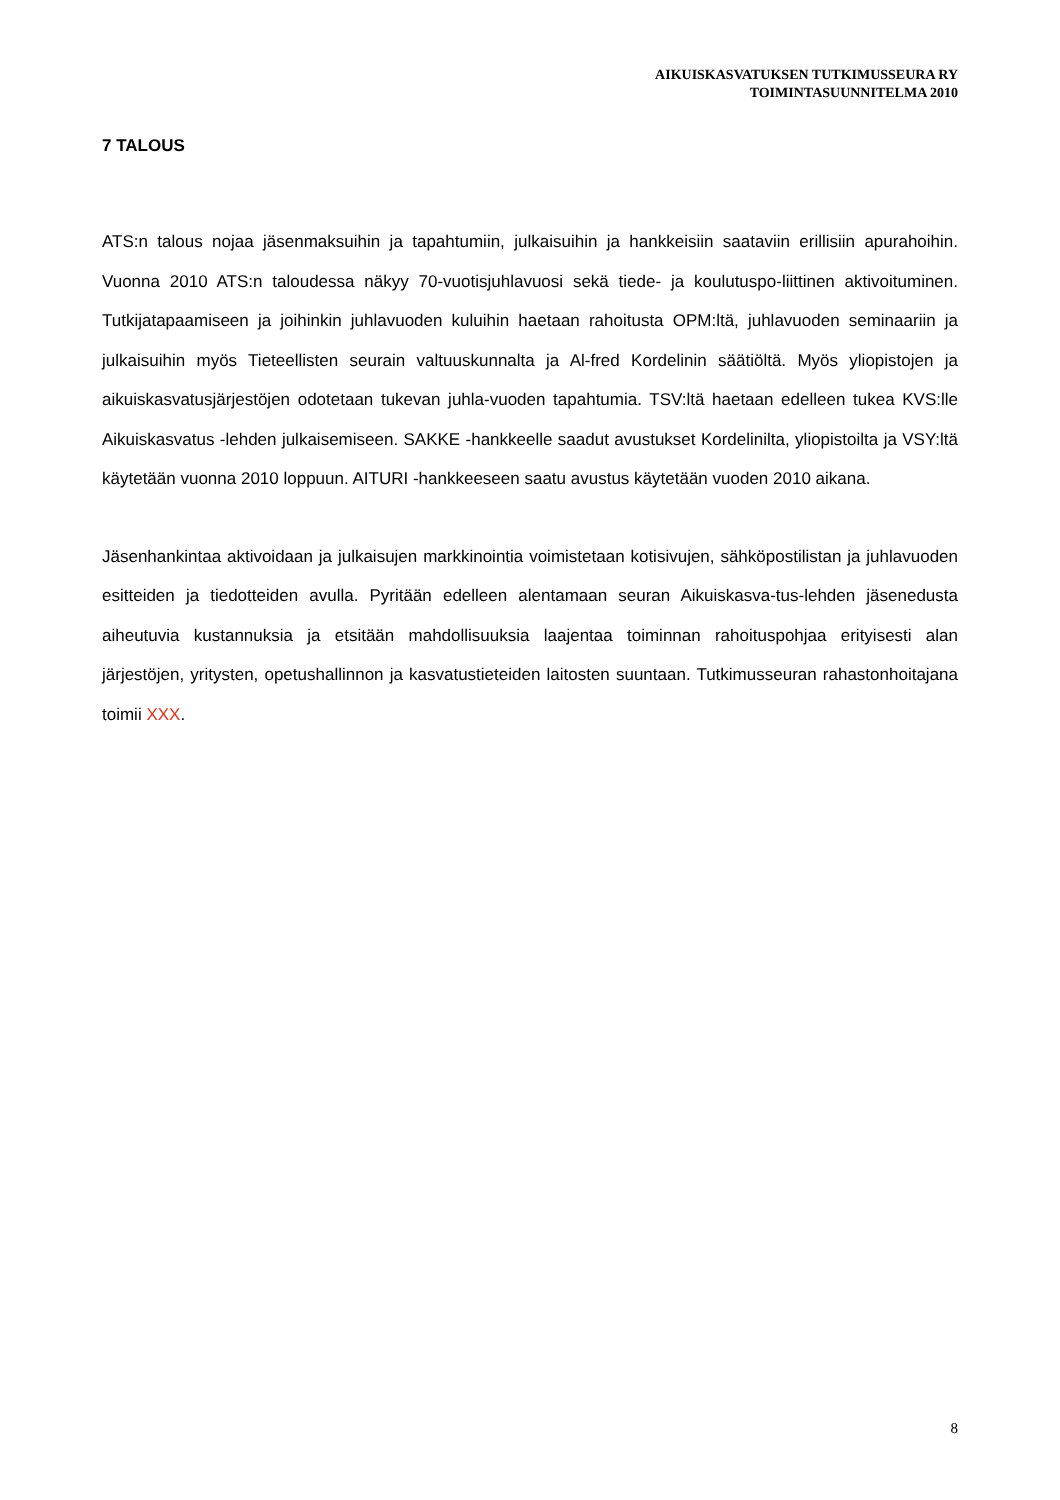AIKUISKASVATUKSEN TUTKIMUSSEURA RY
TOIMINTASUUNNITELMA 2010
7 TALOUS
ATS:n talous nojaa jäsenmaksuihin ja tapahtumiin, julkaisuihin ja hankkeisiin saataviin erillisiin apurahoihin. Vuonna 2010 ATS:n taloudessa näkyy 70-vuotisjuhlavuosi sekä tiede- ja koulutuspo-liittinen aktivoituminen. Tutkijatapaamiseen ja joihinkin juhlavuoden kuluihin haetaan rahoitusta OPM:ltä, juhlavuoden seminaariin ja julkaisuihin myös Tieteellisten seurain valtuuskunnalta ja Al-fred Kordelinin säätiöltä. Myös yliopistojen ja aikuiskasvatusjärjestöjen odotetaan tukevan juhla-vuoden tapahtumia. TSV:ltä haetaan edelleen tukea KVS:lle Aikuiskasvatus -lehden julkaisemiseen. SAKKE -hankkeelle saadut avustukset Kordelinilta, yliopistoilta ja VSY:ltä käytetään vuonna 2010 loppuun. AITURI -hankkeeseen saatu avustus käytetään vuoden 2010 aikana.
Jäsenhankintaa aktivoidaan ja julkaisujen markkinointia voimistetaan kotisivujen, sähköpostilistan ja juhlavuoden esitteiden ja tiedotteiden avulla. Pyritään edelleen alentamaan seuran Aikuiskasva-tus-lehden jäsenedusta aiheutuvia kustannuksia ja etsitään mahdollisuuksia laajentaa toiminnan rahoituspohjaa erityisesti alan järjestöjen, yritysten, opetushallinnon ja kasvatustieteiden laitosten suuntaan. Tutkimusseuran rahastonhoitajana toimii XXX.
8